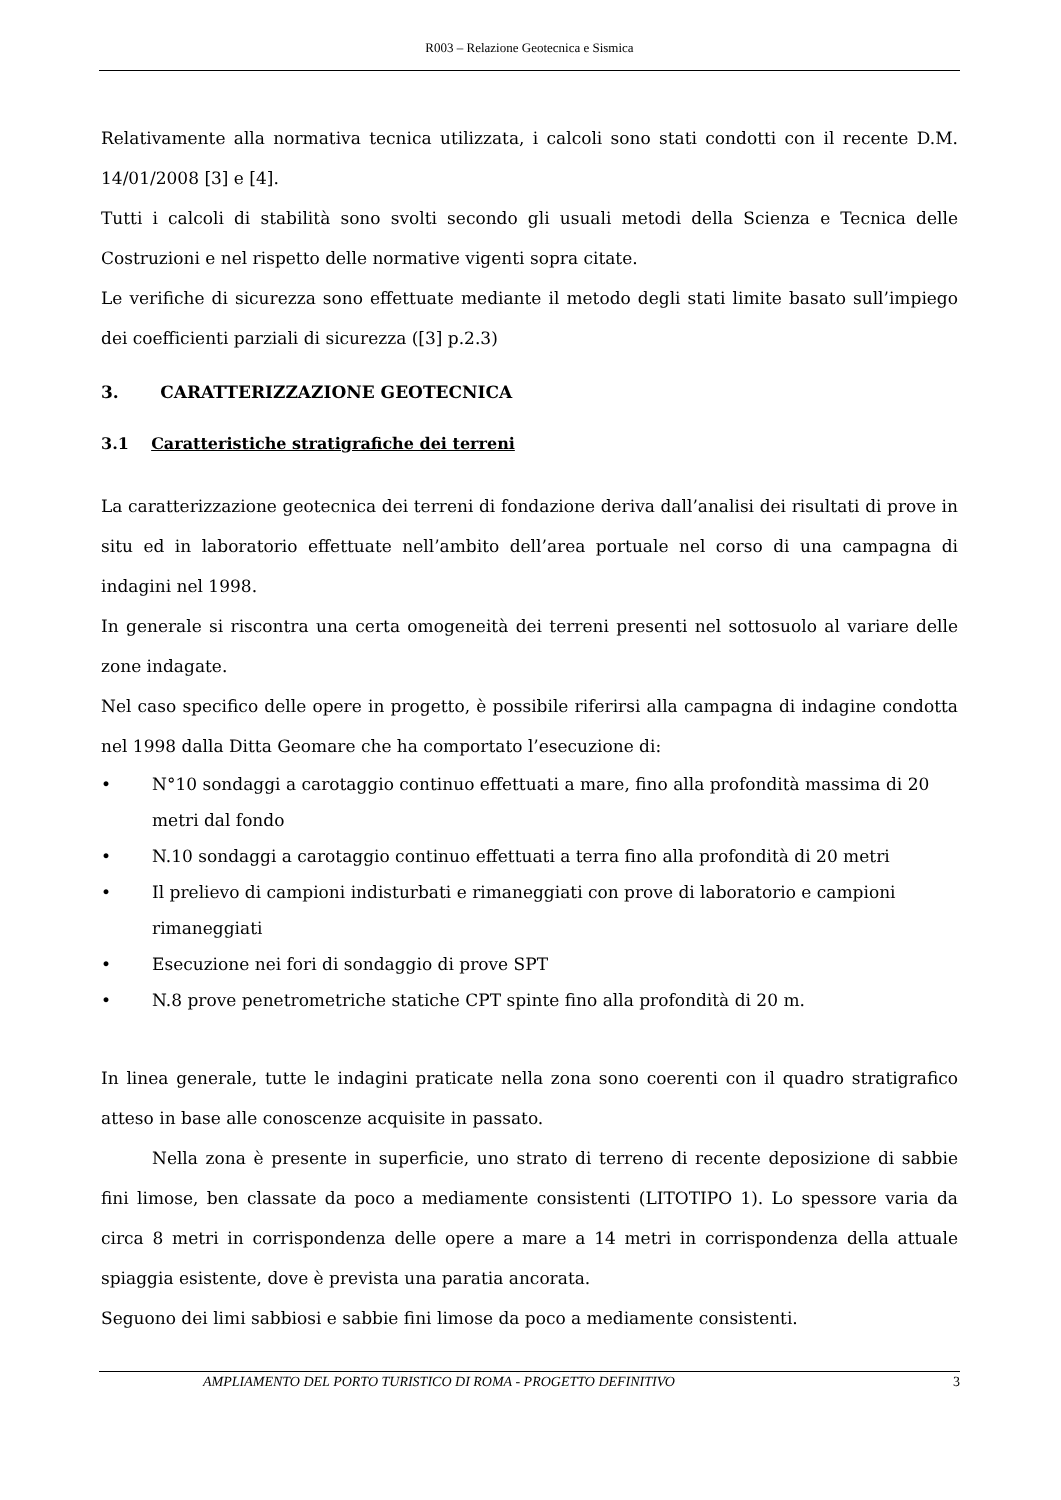R003 – Relazione Geotecnica e Sismica
Relativamente alla normativa tecnica utilizzata, i calcoli sono stati condotti con il recente D.M. 14/01/2008 [3] e [4].
Tutti i calcoli di stabilità sono svolti secondo gli usuali metodi della Scienza e Tecnica delle Costruzioni e nel rispetto delle normative vigenti sopra citate.
Le verifiche di sicurezza sono effettuate mediante il metodo degli stati limite basato sull’impiego dei coefficienti parziali di sicurezza ([3] p.2.3)
3. CARATTERIZZAZIONE GEOTECNICA
3.1 Caratteristiche stratigrafiche dei terreni
La caratterizzazione geotecnica dei terreni di fondazione deriva dall’analisi dei risultati di prove in situ ed in laboratorio effettuate nell’ambito dell’area portuale nel corso di una campagna di indagini nel 1998.
In generale si riscontra una certa omogeneità dei terreni presenti nel sottosuolo al variare delle zone indagate.
Nel caso specifico delle opere in progetto, è possibile riferirsi alla campagna di indagine condotta nel 1998 dalla Ditta Geomare che ha comportato l’esecuzione di:
• N°10 sondaggi a carotaggio continuo effettuati a mare, fino alla profondità massima di 20 metri dal fondo
• N.10 sondaggi a carotaggio continuo effettuati a terra fino alla profondità di 20 metri
• Il prelievo di campioni indisturbati e rimaneggiati con prove di laboratorio e campioni rimaneggiati
• Esecuzione nei fori di sondaggio di prove SPT
• N.8 prove penetrometriche statiche CPT spinte fino alla profondità di 20 m.
In linea generale, tutte le indagini praticate nella zona sono coerenti con il quadro stratigrafico atteso in base alle conoscenze acquisite in passato.
Nella zona è presente in superficie, uno strato di terreno di recente deposizione di sabbie fini limose, ben classate da poco a mediamente consistenti (LITOTIPO 1). Lo spessore varia da circa 8 metri in corrispondenza delle opere a mare a 14 metri in corrispondenza della attuale spiaggia esistente, dove è prevista una paratia ancorata.
Seguono dei limi sabbiosi e sabbie fini limose da poco a mediamente consistenti.
AMPLIAMENTO DEL PORTO TURISTICO DI ROMA - PROGETTO DEFINITIVO 3